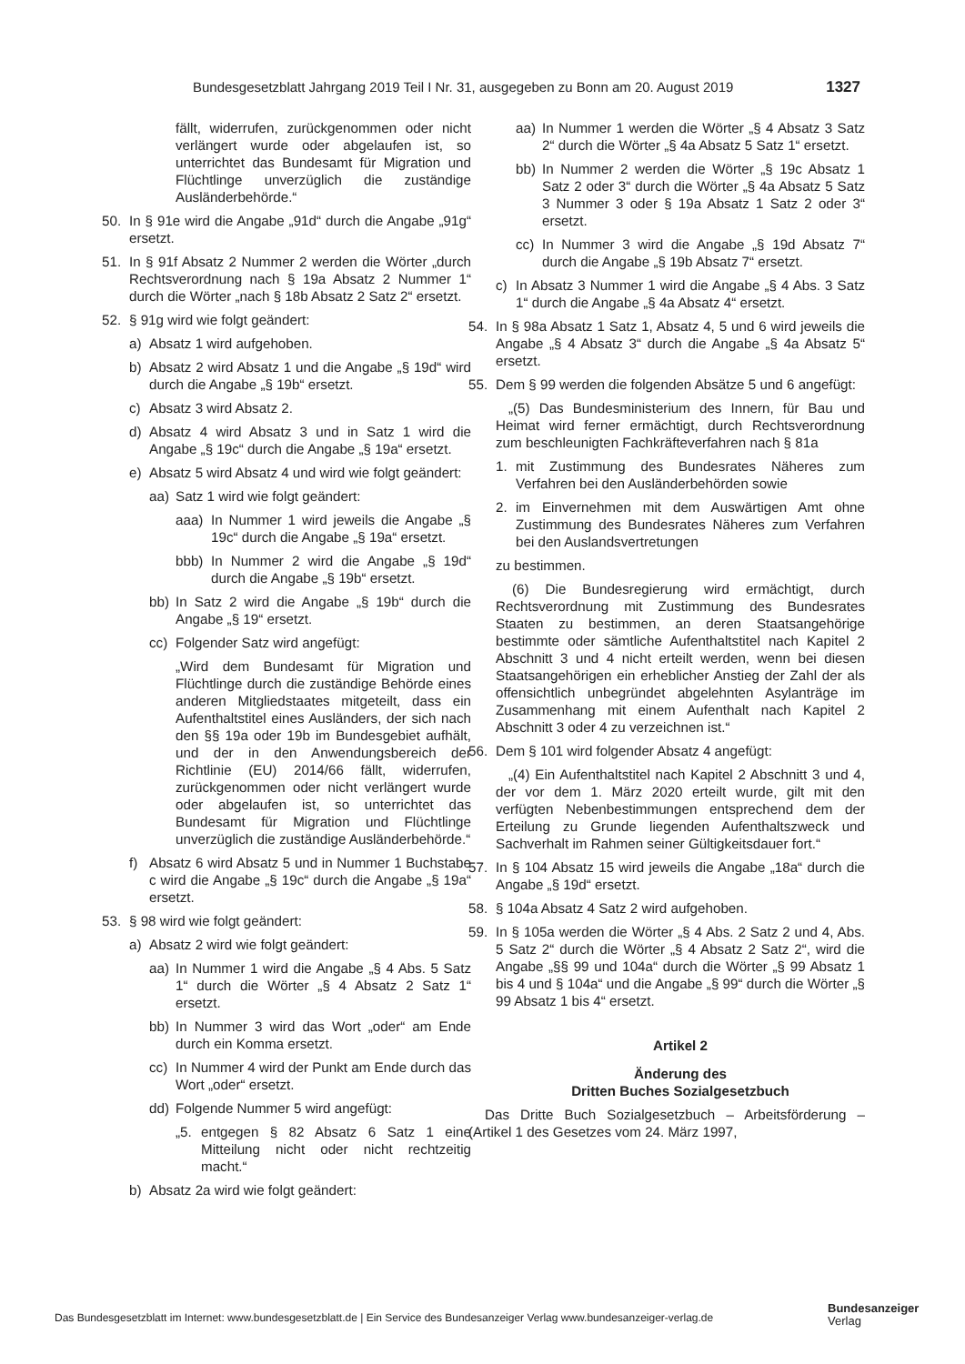Bundesgesetzblatt Jahrgang 2019 Teil I Nr. 31, ausgegeben zu Bonn am 20. August 2019 1327
fällt, widerrufen, zurückgenommen oder nicht verlängert wurde oder abgelaufen ist, so unterrichtet das Bundesamt für Migration und Flüchtlinge unverzüglich die zuständige Ausländerbehörde.“
50. In § 91e wird die Angabe „91d“ durch die Angabe „91g“ ersetzt.
51. In § 91f Absatz 2 Nummer 2 werden die Wörter „durch Rechtsverordnung nach § 19a Absatz 2 Nummer 1“ durch die Wörter „nach § 18b Absatz 2 Satz 2“ ersetzt.
52. § 91g wird wie folgt geändert:
a) Absatz 1 wird aufgehoben.
b) Absatz 2 wird Absatz 1 und die Angabe „§ 19d“ wird durch die Angabe „§ 19b“ ersetzt.
c) Absatz 3 wird Absatz 2.
d) Absatz 4 wird Absatz 3 und in Satz 1 wird die Angabe „§ 19c“ durch die Angabe „§ 19a“ ersetzt.
e) Absatz 5 wird Absatz 4 und wird wie folgt geändert:
aa) Satz 1 wird wie folgt geändert:
aaa) In Nummer 1 wird jeweils die Angabe „§ 19c“ durch die Angabe „§ 19a“ ersetzt.
bbb) In Nummer 2 wird die Angabe „§ 19d“ durch die Angabe „§ 19b“ ersetzt.
bb) In Satz 2 wird die Angabe „§ 19b“ durch die Angabe „§ 19“ ersetzt.
cc) Folgender Satz wird angefügt:
„Wird dem Bundesamt für Migration und Flüchtlinge durch die zuständige Behörde eines anderen Mitgliedstaates mitgeteilt, dass ein Aufenthaltstitel eines Ausländers, der sich nach den §§ 19a oder 19b im Bundesgebiet aufhält, und der in den Anwendungsbereich der Richtlinie (EU) 2014/66 fällt, widerrufen, zurückgenommen oder nicht verlängert wurde oder abgelaufen ist, so unterrichtet das Bundesamt für Migration und Flüchtlinge unverzüglich die zuständige Ausländerbehörde.“
f) Absatz 6 wird Absatz 5 und in Nummer 1 Buchstabe c wird die Angabe „§ 19c“ durch die Angabe „§ 19a“ ersetzt.
53. § 98 wird wie folgt geändert:
a) Absatz 2 wird wie folgt geändert:
aa) In Nummer 1 wird die Angabe „§ 4 Abs. 5 Satz 1“ durch die Wörter „§ 4 Absatz 2 Satz 1“ ersetzt.
bb) In Nummer 3 wird das Wort „oder“ am Ende durch ein Komma ersetzt.
cc) In Nummer 4 wird der Punkt am Ende durch das Wort „oder“ ersetzt.
dd) Folgende Nummer 5 wird angefügt:
„5. entgegen § 82 Absatz 6 Satz 1 eine Mitteilung nicht oder nicht rechtzeitig macht.“
b) Absatz 2a wird wie folgt geändert:
aa) In Nummer 1 werden die Wörter „§ 4 Absatz 3 Satz 2“ durch die Wörter „§ 4a Absatz 5 Satz 1“ ersetzt.
bb) In Nummer 2 werden die Wörter „§ 19c Absatz 1 Satz 2 oder 3“ durch die Wörter „§ 4a Absatz 5 Satz 3 Nummer 3 oder § 19a Absatz 1 Satz 2 oder 3“ ersetzt.
cc) In Nummer 3 wird die Angabe „§ 19d Absatz 7“ durch die Angabe „§ 19b Absatz 7“ ersetzt.
c) In Absatz 3 Nummer 1 wird die Angabe „§ 4 Abs. 3 Satz 1“ durch die Angabe „§ 4a Absatz 4“ ersetzt.
54. In § 98a Absatz 1 Satz 1, Absatz 4, 5 und 6 wird jeweils die Angabe „§ 4 Absatz 3“ durch die Angabe „§ 4a Absatz 5“ ersetzt.
55. Dem § 99 werden die folgenden Absätze 5 und 6 angefügt:
„(5) Das Bundesministerium des Innern, für Bau und Heimat wird ferner ermächtigt, durch Rechtsverordnung zum beschleunigten Fachkräfteverfahren nach § 81a
1. mit Zustimmung des Bundesrates Näheres zum Verfahren bei den Ausländerbehörden sowie
2. im Einvernehmen mit dem Auswärtigen Amt ohne Zustimmung des Bundesrates Näheres zum Verfahren bei den Auslandsvertretungen
zu bestimmen.
(6) Die Bundesregierung wird ermächtigt, durch Rechtsverordnung mit Zustimmung des Bundesrates Staaten zu bestimmen, an deren Staatsangehörige bestimmte oder sämtliche Aufenthaltstitel nach Kapitel 2 Abschnitt 3 und 4 nicht erteilt werden, wenn bei diesen Staatsangehörigen ein erheblicher Anstieg der Zahl der als offensichtlich unbegründet abgelehnten Asylanträge im Zusammenhang mit einem Aufenthalt nach Kapitel 2 Abschnitt 3 oder 4 zu verzeichnen ist.“
56. Dem § 101 wird folgender Absatz 4 angefügt:
„(4) Ein Aufenthaltstitel nach Kapitel 2 Abschnitt 3 und 4, der vor dem 1. März 2020 erteilt wurde, gilt mit den verfügten Nebenbestimmungen entsprechend dem der Erteilung zu Grunde liegenden Aufenthaltszweck und Sachverhalt im Rahmen seiner Gültigkeitsdauer fort.“
57. In § 104 Absatz 15 wird jeweils die Angabe „18a“ durch die Angabe „§ 19d“ ersetzt.
58. § 104a Absatz 4 Satz 2 wird aufgehoben.
59. In § 105a werden die Wörter „§ 4 Abs. 2 Satz 2 und 4, Abs. 5 Satz 2“ durch die Wörter „§ 4 Absatz 2 Satz 2“, wird die Angabe „§§ 99 und 104a“ durch die Wörter „§ 99 Absatz 1 bis 4 und § 104a“ und die Angabe „§ 99“ durch die Wörter „§ 99 Absatz 1 bis 4“ ersetzt.
Artikel 2
Änderung des
Dritten Buches Sozialgesetzbuch
Das Dritte Buch Sozialgesetzbuch – Arbeitsförderung – (Artikel 1 des Gesetzes vom 24. März 1997,
Das Bundesgesetzblatt im Internet: www.bundesgesetzblatt.de | Ein Service des Bundesanzeiger Verlag www.bundesanzeiger-verlag.de
Bundesanzeiger
Verlag